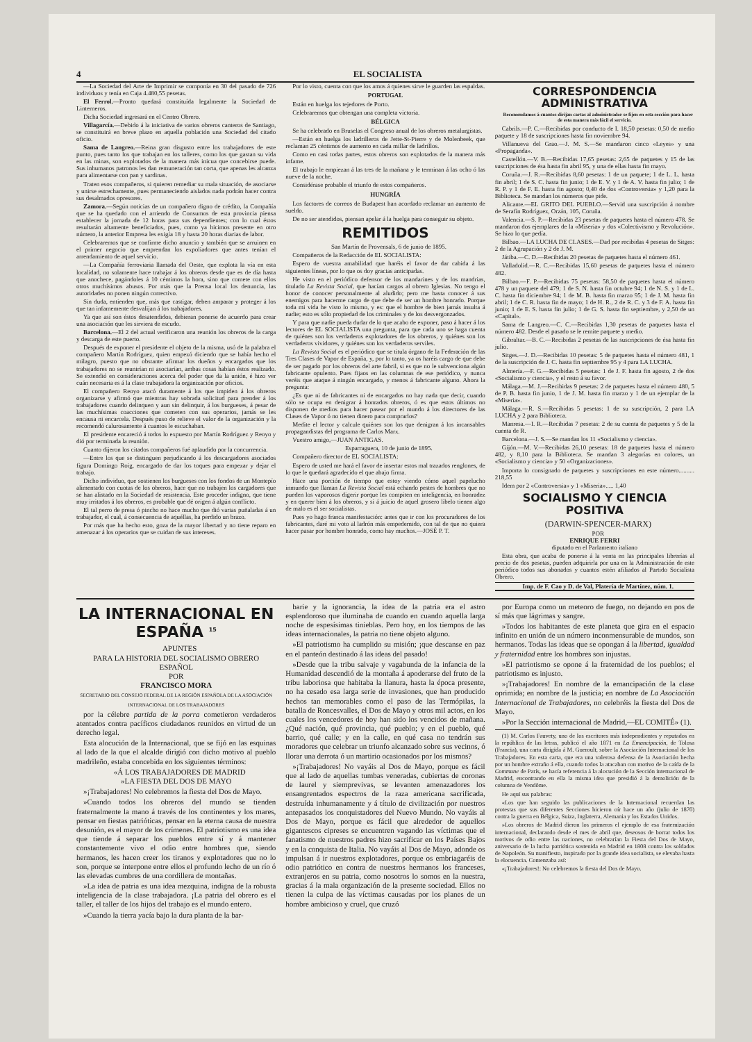4 EL SOCIALISTA
—La Sociedad del Arte de Imprimir se componía en 30 del pasado de 726 individuos y tenía en Caja 4.480,55 pesetas.
El Ferrol.—Pronto quedará constituída legalmente la Sociedad de Linterneros.
Dicha Sociedad ingresará en el Centro Obrero.
Villagarcía.—Debido á la iniciativa de varios obreros canteros de Santiago, se constituirá en breve plazo en aquella población una Sociedad del citado oficio.
Sama de Langreo.—Reina gran disgusto entre los trabajadores de este punto, pues tanto los que trabajan en los talleres, como los que gastan su vida en las minas, son explotados de la manera más inicua que concebirse puede. Sus inhumanos patronos les dan remuneración tan corta, que apenas les alcanza para alimentarse con pan y sardinas.
Traten esos compañeros, si quieren remediar su mala situación, de asociarse y unirse estrechamente, pues permaneciendo aislados nada podrán hacer contra sus desalmados opresores.
Zamora.—Según noticias de un compañero digno de crédito, la Compañía que se ha quedado con el arriendo de Consumos de esta provincia piensa establecer la jornada de 12 horas para sus dependientes; con lo cual éstos resultarán altamente beneficiados, pues, como ya hicimos presente en otro número, la anterior Empresa les exigía 18 y hasta 20 horas diarias de labor.
Celebraremos que se confirme dicho anuncio y también que se arruinen en el primer negocio que emprendan los expoliadores que antes tenían el arrendamiento de aquel servicio.
—La Compañía ferroviaria llamada del Oeste, que explota la vía en esta localidad, no solamente hace trabajar á los obreros desde que es de día hasta que anochece, pagándoles á 10 céntimos la hora, sino que comete con ellos otros muchísimos abusos. Por más que la Prensa local los denuncia, las autoridades no ponen ningún correctivo.
Sin duda, entienden que, más que castigar, deben amparar y proteger á los que tan infamemente desvalijan á los trabajadores.
Ya que así son éstos desatendidos, debieran ponerse de acuerdo para crear una asociación que les sirviera de escudo.
Barcelona.—El 2 del actual verificaron una reunión los obreros de la carga y descarga de este puerto.
Después de exponer el presidente el objeto de la misma, usó de la palabra el compañero Martín Rodríguez, quien empezó diciendo que se había hecho el milagro, puesto que no obstante afirmar los dueños y encargados que los trabajadores no se reunirían ni asociarían, ambas cosas habían éstos realizado. Se extendió en consideraciones acerca del poder que da la unión, é hizo ver cuán necesaria es á la clase trabajadora la organización por oficios.
El compañero Reoyo atacó duramente á los que impiden á los obreros organizarse y afirmó que mientras hay sobrada solicitud para prender á los trabajadores cuando delinquen y aun sin delinquir, á los burgueses, á pesar de las muchísimas coacciones que cometen con sus operarios, jamás se les encausa ni encarcela. Después puso de relieve el valor de la organización y la recomendó calurosamente á cuantos le escuchaban.
El presidente encareció á todos lo expuesto por Martín Rodríguez y Reoyo y dió por terminada la reunión.
Cuanto dijeron los citados compañeros fué aplaudido por la concurrencia.
—Entre los que se distinguen perjudicando á los descargadores asociados figura Domingo Roig, encargado de dar los toques para empezar y dejar el trabajo.
Dicho individuo, que sostienen los burgueses con los fondos de un Montepío alimentado con cuotas de los obreros, hace que no trabajen los cargadores que se han alistado en la Sociedad de resistencia. Este proceder indigno, que tiene muy irritados á los obreros, es probable que dé origen á algún conflicto.
El tal perro de presa ó pincho no hace mucho que dió varias puñaladas á un trabajador, el cual, á consecuencia de aquéllas, ha perdido un brazo.
Por más que ha hecho esto, goza de la mayor libertad y no tiene reparo en amenazar á los operarios que se cuidan de sus intereses.
Por lo visto, cuenta con que los amos á quienes sirve le guarden las espaldas.
PORTUGAL
Están en huelga los tejedores de Porto.
Celebraremos que obtengan una completa victoria.
BÉLGICA
Se ha celebrado en Bruselas el Congreso anual de los obreros metalurgistas.
—Están en huelga los ladrilleros de Jette-St-Pierre y de Molenbeek, que reclaman 25 céntimos de aumento en cada millar de ladrillos.
Como en casi todas partes, estos obreros son explotados de la manera más infame.
El trabajo le empiezan á las tres de la mañana y le terminan á las ocho ó las nueve de la noche.
Considérase probable el triunfo de estos compañeros.
HUNGRÍA
Los factores de correos de Budapest han acordado reclamar un aumento de sueldo.
De no ser atendidos, piensan apelar á la huelga para conseguir su objeto.
REMITIDOS
San Martín de Provensals, 6 de junio de 1895.
Compañeros de la Redacción de EL SOCIALISTA:
Espero de vuestra amabilidad que haréis el favor de dar cabida á las siguientes líneas, por lo que os doy gracias anticipadas.
He visto en el periódico defensor de los mandarines y de los mandrias, titulado La Revista Social, que hacían cargos al obrero Iglesias. No tengo el honor de conocer personalmente al aludido; pero me basta conocer á sus enemigos para hacerme cargo de que debe de ser un hombre honrado. Porque toda mi vida he visto lo mismo, y es: que el hombre de bien jamás insulta á nadie; esto es sólo propiedad de los criminales y de los desvergonzados.
Y para que nadie pueda dudar de lo que acabo de exponer, paso á hacer á los lectores de EL SOCIALISTA una pregunta, para que cada uno se haga cuenta de quiénes son los verdaderos explotadores de los obreros, y quiénes son los verdaderos vividores, y quiénes son los verdaderos serviles.
La Revista Social es el periódico que se titula órgano de la Federación de las Tres Clases de Vapor de España, y, por lo tanto, ya os haréis cargo de que debe de ser pagado por los obreros del arte fabril, si es que no le subvenciona algún fabricante opulento. Pues fijaos en las columnas de ese periódico, y nunca veréis que ataque á ningún encargado, y menos á fabricante alguno. Ahora la pregunta:
¿Es que ni de fabricantes ni de encargados no hay nada que decir, cuando sólo se ocupa en denigrar á honrados obreros, ó es que estos últimos no disponen de medios para hacer pasear por el mundo á los directores de las Clases de Vapor ó no tienen dinero para comprarlos?
Medite el lector y calcule quiénes son los que denigran á los incansables propagandistas del programa de Carlos Marx.
Vuestro amigo,—JUAN ANTIGAS.
Esparraguera, 10 de junio de 1895.
Compañero director de EL SOCIALISTA:
Espero de usted me hará el favor de insertar estos mal trazados renglones, de lo que le quedará agradecido el que abajo firma.
Hace una porción de tiempo que estoy viendo cómo aquel papelucho inmundo que llaman La Revista Social está echando pestes de hombres que no pueden los vaporosos digerir porque les compiten en inteligencia, en honradez y en querer bien á los obreros, y si á juicio de aquel grosero libelo tienen algo de malo es el ser socialistas.
Pues yo hago franca manifestación: antes que ir con los procuradores de los fabricantes, daré mi voto al ladrón más empedernido, con tal de que no quiera hacer pasar por hombre honrado, como hay muchos.—JOSÉ P. T.
CORRESPONDENCIA ADMINISTRATIVA
Recomendamos á cuantos dirijan cartas al administrador se fijen en esta sección para hacer de esta manera más fácil el servicio.
Cabrils.—P. C.—Recibidas por conducto de I. 18,50 pesetas: 0,50 de medio paquete y 18 de suscripciones hasta fin noviembre 94.
Villanueva del Grao.—J. M. S.—Se mandaron cinco «Leyes» y una «Propaganda».
Castellón.—V. B.—Recibidas 17,65 pesetas: 2,65 de paquetes y 15 de las suscripciones de ésa hasta fin abril 95, y una de ellas hasta fin mayo.
Coruña.—J. R.—Recibidas 8,60 pesetas: 1 de un paquete; 1 de L. L. hasta fin abril; 1 de S. C. hasta fin junio; 1 de E. V. y 1 de A. V. hasta fin julio; 1 de R. P. y 1 de F. E. hasta fin agosto; 0,40 de dos «Controversia» y 1,20 para la Biblioteca. Se mandan los números que pide.
Alicante.—EL GRITO DEL PUEBLO.—Servid una suscripción á nombre de Serafín Rodríguez, Orzán, 105, Coruña.
Valencia.—S. P.—Recibidas 23 pesetas de paquetes hasta el número 478. Se mandaron dos ejemplares de la «Miseria» y dos «Colectivismo y Revolución». Se hizo lo que pedía.
Bilbao.—LA LUCHA DE CLASES.—Dad por recibidas 4 pesetas de Sitges: 2 de la Agrupación y 2 de J. M.
Játiba.—C. D.—Recibidas 20 pesetas de paquetes hasta el número 461.
Valladolid.—R. C.—Recibidas 15,60 pesetas de paquetes hasta el número 482.
Bilbao.—F. P.—Recibidas 75 pesetas: 58,50 de paquetes hasta el número 478 y un paquete del 479; 1 de S. N. hasta fin octubre 94; 1 de N. S. y 1 de L. C. hasta fin diciembre 94; 1 de M. B. hasta fin marzo 95; 1 de J. M. hasta fin abril; 1 de C. R. hasta fin de mayo; 1 de H. R., 2 de R. C. y 3 de F. A. hasta fin junio; 1 de E. S. hasta fin julio; 1 de G. S. hasta fin septiembre, y 2,50 de un «Capital».
Sama de Langreo.—C. C.—Recibidas 1,30 pesetas de paquetes hasta el número 482. Desde el pasado se le remite paquete y medio.
Gibraltar.—B. C.—Recibidas 2 pesetas de las suscripciones de ésa hasta fin julio.
Sitges.—J. D.—Recibidas 10 pesetas: 5 de paquetes hasta el número 481, 1 de la suscripción de J. C. hasta fin septiembre 95 y 4 para LA LUCHA.
Almería.—F. G.—Recibidas 5 pesetas: 1 de J. F. hasta fin agosto, 2 de dos «Socialismo y ciencia», y el resto á su favor.
Málaga.—M. J.—Recibidas 9 pesetas: 2 de paquetes hasta el número 480, 5 de P. B. hasta fin junio, 1 de J. M. hasta fin marzo y 1 de un ejemplar de la «Miseria».
Málaga.—R. S.—Recibidas 5 pesetas: 1 de su suscripción, 2 para LA LUCHA y 2 para Biblioteca.
Manresa.—I. R.—Recibidas 7 pesetas: 2 de su cuenta de paquetes y 5 de la cuenta de R.
Barcelona.—J. S.—Se mandan los 11 «Socialismo y ciencia».
Gijón.—M. V.—Recibidas 26,10 pesetas: 18 de paquetes hasta el número 482, y 8,10 para la Biblioteca. Se mandan 3 alegorías en colores, un «Socialismo y ciencia» y 50 «Organizaciones».
Importa lo consignado de paquetes y suscripciones en este número.......... 218,55
Idem por 2 «Controversia» y 1 «Miseria»..... 1,40
SOCIALISMO Y CIENCIA POSITIVA
(DARWIN-SPENCER-MARX)
POR
ENRIQUE FERRI
diputado en el Parlamento italiano
Esta obra, que acaba de ponerse á la venta en las principales librerías al precio de dos pesetas, pueden adquirirla por una en la Administración de este periódico todos sus abonados y cuantos estén afiliados al Partido Socialista Obrero.
Imp. de F. Cao y D. de Val, Platería de Martínez, núm. 1.
LA INTERNACIONAL EN ESPAÑA <sup>15</sup>
APUNTES
PARA LA HISTORIA DEL SOCIALISMO OBRERO ESPAÑOL
POR
FRANCISCO MORA
SECRETARIO DEL CONSEJO FEDERAL DE LA REGIÓN ESPAÑOLA DE LA ASOCIACIÓN INTERNACIONAL DE LOS TRABAJADORES
por la célebre partida de la porra cometieron verdaderos atentados contra pacíficos ciudadanos reunidos en virtud de un derecho legal.
Esta alocución de la Internacional, que se fijó en las esquinas al lado de la que el alcalde dirigió con dicho motivo al pueblo madrileño, estaba concebida en los siguientes términos:
«Á LOS TRABAJADORES DE MADRID
»LA FIESTA DEL DOS DE MAYO
»¡Trabajadores! No celebremos la fiesta del Dos de Mayo.
»Cuando todos los obreros del mundo se tienden fraternalmente la mano á través de los continentes y los mares, pensar en fiestas patrióticas, pensar en la eterna causa de nuestra desunión, es el mayor de los crímenes. El patriotismo es una idea que tiende á separar los pueblos entre sí y á mantener constantemente vivo el odio entre hombres que, siendo hermanos, les hacen creer los tiranos y explotadores que no lo son, porque se interpone entre ellos el profundo lecho de un río ó las elevadas cumbres de una cordillera de montañas.
»La idea de patria es una idea mezquina, indigna de la robusta inteligencia de la clase trabajadora. ¡La patria del obrero es el taller, el taller de los hijos del trabajo es el mundo entero.
»Cuando la tierra yacía bajo la dura planta de la bar-
barie y la ignorancia, la idea de la patria era el astro esplendoroso que iluminaba de cuando en cuando aquella larga noche de espesísimas tinieblas. Pero hoy, en los tiempos de las ideas internacionales, la patria no tiene objeto alguno.
»El patriotismo ha cumplido su misión; ¡que descanse en paz en el panteón destinado á las ideas del pasado!
»Desde que la tribu salvaje y vagabunda de la infancia de la Humanidad descendió de la montaña á apoderarse del fruto de la tribu laboriosa que habitaba la llanura, hasta la época presente, no ha cesado esa larga serie de invasiones, que han producido hechos tan memorables como el paso de las Termópilas, la batalla de Roncesvalles, el Dos de Mayo y otros mil actos, en los cuales los vencedores de hoy han sido los vencidos de mañana. ¿Qué nación, qué provincia, qué pueblo; y en el pueblo, qué barrio, qué calle; y en la calle, en qué casa no tendrán sus moradores que celebrar un triunfo alcanzado sobre sus vecinos, ó llorar una derrota ó un martirio ocasionados por los mismos?
»¡Trabajadores! No vayáis al Dos de Mayo, porque es fácil que al lado de aquellas tumbas veneradas, cubiertas de coronas de laurel y siemprevivas, se levanten amenazadores los ensangrentados espectros de la raza americana sacrificada, destruída inhumanamente y á título de civilización por nuestros antepasados los conquistadores del Nuevo Mundo. No vayáis al Dos de Mayo, porque es fácil que alrededor de aquellos gigantescos cipreses se encuentren vagando las víctimas que el fanatismo de nuestros padres hizo sacrificar en los Países Bajos y en la conquista de Italia. No vayáis al Dos de Mayo, adonde os impulsan á ir nuestros explotadores, porque os embriagaréis de odio patriótico en contra de nuestros hermanos los franceses, extranjeros en su patria, como nosotros lo somos en la nuestra, gracias á la mala organización de la presente sociedad. Ellos no tienen la culpa de las víctimas causadas por los planes de un hombre ambicioso y cruel, que cruzó
por Europa como un meteoro de fuego, no dejando en pos de sí más que lágrimas y sangre.
»Todos los habitantes de este planeta que gira en el espacio infinito en unión de un número inconmensurable de mundos, son hermanos. Todas las ideas que se opongan á la libertad, igualdad y fraternidad entre los hombres son injustas.
»El patriotismo se opone á la fraternidad de los pueblos; el patriotismo es injusto.
»¡Trabajadores! En nombre de la emancipación de la clase oprimida; en nombre de la justicia; en nombre de La Asociación Internacional de Trabajadores, no celebréis la fiesta del Dos de Mayo.
»Por la Sección internacional de Madrid,—EL COMITÉ» (1).
(1) M. Carlos Fauvety, uno de los escritores más independientes y reputados en la república de las letras, publicó el año 1871 en La Emancipación, de Tolosa (Francia), una carta dirigida á M. Gueroult, sobre la Asociación Internacional de los Trabajadores. En esta carta, que era una valerosa defensa de la Asociación hecha por un hombre extraño á ella, cuando todos la atacaban con motivo de la caída de la Commune de París, se hacía referencia á la alocución de la Sección internacional de Madrid, encontrando en ella la misma idea que presidió á la demolición de la columna de Vendôme.
He aquí sus palabras:
«Los que han seguido las publicaciones de la Internacional recuerdan las protestas que sus diferentes Secciones hicieron oír hace un año (julio de 1870) contra la guerra en Bélgica, Suiza, Inglaterra, Alemania y los Estados Unidos.
»Los obreros de Madrid dieron los primeros el ejemplo de esa fraternización internacional, declarando desde el mes de abril que, deseosos de borrar todos los motivos de odio entre las naciones, no celebrarían la Fiesta del Dos de Mayo, aniversario de la lucha patriótica sostenida en Madrid en 1808 contra los soldados de Napoleón. Su manifiesto, inspirado por la grande idea socialista, se elevaba hasta la elocuencia. Comenzaba así:
«¡Trabajadores!: No celebremos la fiesta del Dos de Mayo.